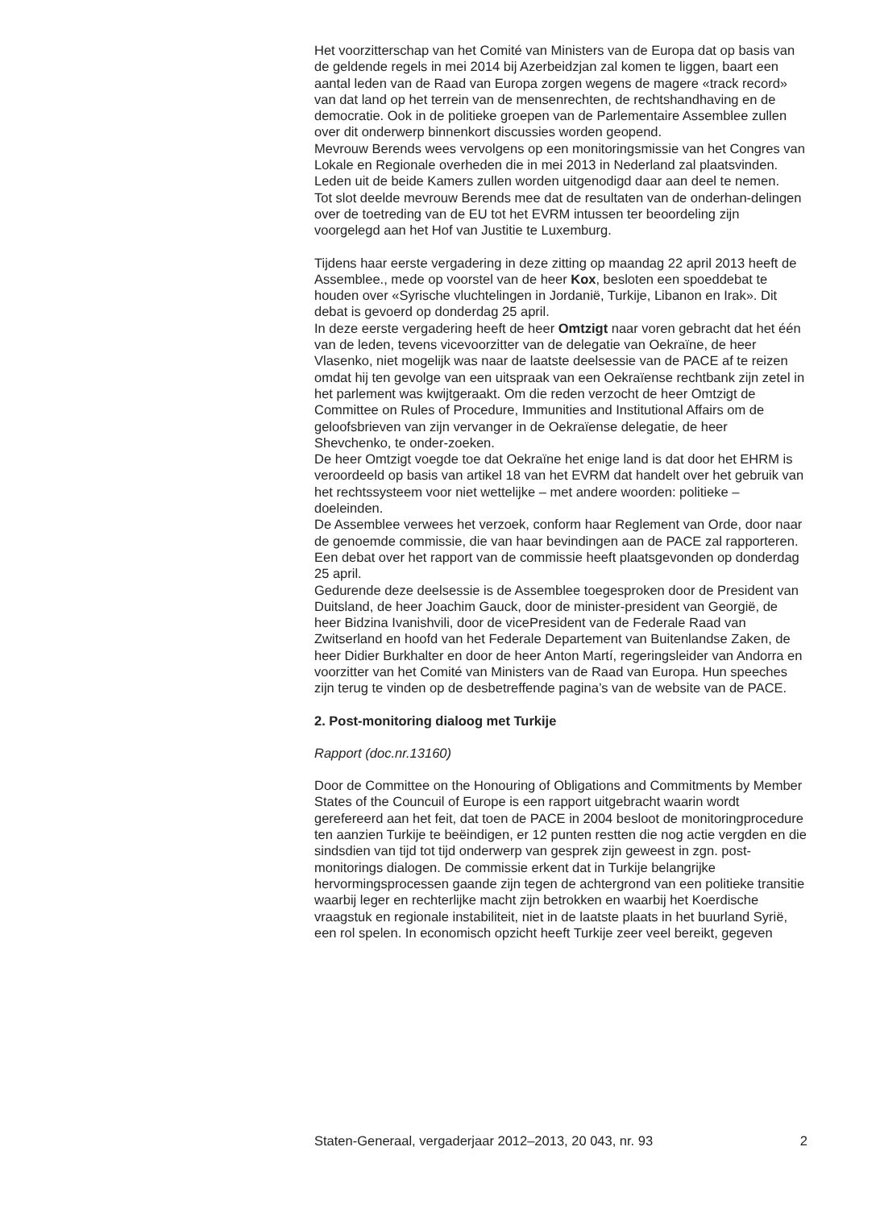Het voorzitterschap van het Comité van Ministers van de Europa dat op basis van de geldende regels in mei 2014 bij Azerbeidzjan zal komen te liggen, baart een aantal leden van de Raad van Europa zorgen wegens de magere «track record» van dat land op het terrein van de mensenrechten, de rechtshandhaving en de democratie. Ook in de politieke groepen van de Parlementaire Assemblee zullen over dit onderwerp binnenkort discussies worden geopend.
Mevrouw Berends wees vervolgens op een monitoringsmissie van het Congres van Lokale en Regionale overheden die in mei 2013 in Nederland zal plaatsvinden. Leden uit de beide Kamers zullen worden uitgenodigd daar aan deel te nemen.
Tot slot deelde mevrouw Berends mee dat de resultaten van de onderhan-delingen over de toetreding van de EU tot het EVRM intussen ter beoordeling zijn voorgelegd aan het Hof van Justitie te Luxemburg.
Tijdens haar eerste vergadering in deze zitting op maandag 22 april 2013 heeft de Assemblee., mede op voorstel van de heer Kox, besloten een spoeddebat te houden over «Syrische vluchtelingen in Jordanië, Turkije, Libanon en Irak». Dit debat is gevoerd op donderdag 25 april.
In deze eerste vergadering heeft de heer Omtzigt naar voren gebracht dat het één van de leden, tevens vicevoorzitter van de delegatie van Oekraïne, de heer Vlasenko, niet mogelijk was naar de laatste deelsessie van de PACE af te reizen omdat hij ten gevolge van een uitspraak van een Oekraïense rechtbank zijn zetel in het parlement was kwijtgeraakt. Om die reden verzocht de heer Omtzigt de Committee on Rules of Procedure, Immunities and Institutional Affairs om de geloofsbrieven van zijn vervanger in de Oekraïense delegatie, de heer Shevchenko, te onder-zoeken.
De heer Omtzigt voegde toe dat Oekraïne het enige land is dat door het EHRM is veroordeeld op basis van artikel 18 van het EVRM dat handelt over het gebruik van het rechtssysteem voor niet wettelijke – met andere woorden: politieke – doeleinden.
De Assemblee verwees het verzoek, conform haar Reglement van Orde, door naar de genoemde commissie, die van haar bevindingen aan de PACE zal rapporteren. Een debat over het rapport van de commissie heeft plaatsgevonden op donderdag 25 april.
Gedurende deze deelsessie is de Assemblee toegesproken door de President van Duitsland, de heer Joachim Gauck, door de minister-president van Georgië, de heer Bidzina Ivanishvili, door de vicePresident van de Federale Raad van Zwitserland en hoofd van het Federale Departement van Buitenlandse Zaken, de heer Didier Burkhalter en door de heer Anton Martí, regeringsleider van Andorra en voorzitter van het Comité van Ministers van de Raad van Europa. Hun speeches zijn terug te vinden op de desbetreffende pagina’s van de website van de PACE.
2. Post-monitoring dialoog met Turkije
Rapport (doc.nr.13160)
Door de Committee on the Honouring of Obligations and Commitments by Member States of the Councuil of Europe is een rapport uitgebracht waarin wordt gerefereerd aan het feit, dat toen de PACE in 2004 besloot de monitoringprocedure ten aanzien Turkije te beëindigen, er 12 punten restten die nog actie vergden en die sindsdien van tijd tot tijd onderwerp van gesprek zijn geweest in zgn. post-monitorings dialogen. De commissie erkent dat in Turkije belangrijke hervormingsprocessen gaande zijn tegen de achtergrond van een politieke transitie waarbij leger en rechterlijke macht zijn betrokken en waarbij het Koerdische vraagstuk en regionale instabiliteit, niet in de laatste plaats in het buurland Syrië, een rol spelen. In economisch opzicht heeft Turkije zeer veel bereikt, gegeven
Staten-Generaal, vergaderjaar 2012–2013, 20 043, nr. 93 2